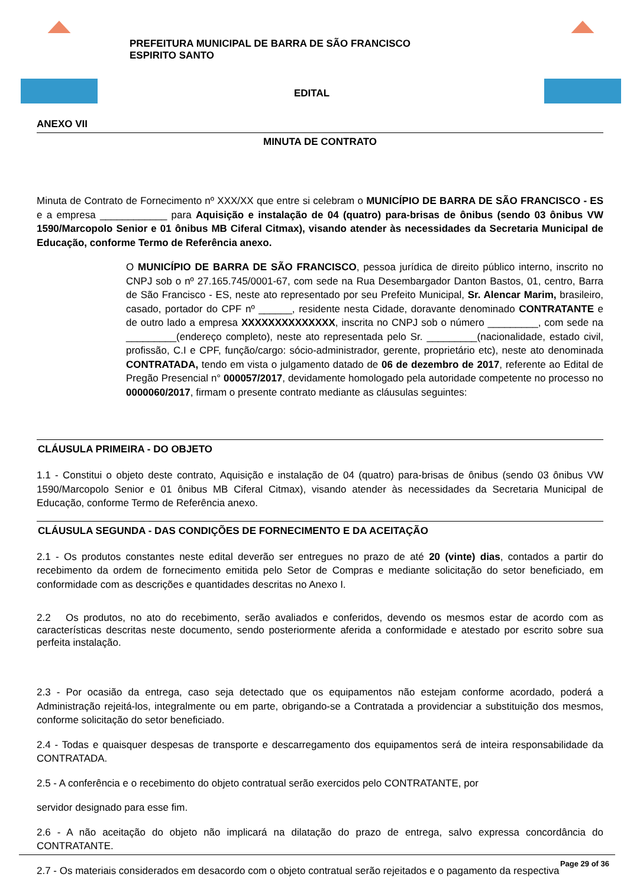PREFEITURA MUNICIPAL DE BARRA DE SÃO FRANCISCO
ESPIRITO SANTO
EDITAL
ANEXO VII
MINUTA DE CONTRATO
Minuta de Contrato de Fornecimento nº XXX/XX que entre si celebram o MUNICÍPIO DE BARRA DE SÃO FRANCISCO - ES e a empresa ____________ para Aquisição e instalação de 04 (quatro) para-brisas de ônibus (sendo 03 ônibus VW 1590/Marcopolo Senior e 01 ônibus MB Ciferal Citmax), visando atender às necessidades da Secretaria Municipal de Educação, conforme Termo de Referência anexo.
O MUNICÍPIO DE BARRA DE SÃO FRANCISCO, pessoa jurídica de direito público interno, inscrito no CNPJ sob o nº 27.165.745/0001-67, com sede na Rua Desembargador Danton Bastos, 01, centro, Barra de São Francisco - ES, neste ato representado por seu Prefeito Municipal, Sr. Alencar Marim, brasileiro, casado, portador do CPF nº ______, residente nesta Cidade, doravante denominado CONTRATANTE e de outro lado a empresa XXXXXXXXXXXXXX, inscrita no CNPJ sob o número _________, com sede na _________(endereço completo), neste ato representada pelo Sr. _________(nacionalidade, estado civil, profissão, C.I e CPF, função/cargo: sócio-administrador, gerente, proprietário etc), neste ato denominada CONTRATADA, tendo em vista o julgamento datado de 06 de dezembro de 2017, referente ao Edital de Pregão Presencial n° 000057/2017, devidamente homologado pela autoridade competente no processo no 0000060/2017, firmam o presente contrato mediante as cláusulas seguintes:
CLÁUSULA PRIMEIRA - DO OBJETO
1.1 - Constitui o objeto deste contrato, Aquisição e instalação de 04 (quatro) para-brisas de ônibus (sendo 03 ônibus VW 1590/Marcopolo Senior e 01 ônibus MB Ciferal Citmax), visando atender às necessidades da Secretaria Municipal de Educação, conforme Termo de Referência anexo.
CLÁUSULA SEGUNDA - DAS CONDIÇÕES DE FORNECIMENTO E DA ACEITAÇÃO
2.1 - Os produtos constantes neste edital deverão ser entregues no prazo de até 20 (vinte) dias, contados a partir do recebimento da ordem de fornecimento emitida pelo Setor de Compras e mediante solicitação do setor beneficiado, em conformidade com as descrições e quantidades descritas no Anexo I.
2.2 Os produtos, no ato do recebimento, serão avaliados e conferidos, devendo os mesmos estar de acordo com as características descritas neste documento, sendo posteriormente aferida a conformidade e atestado por escrito sobre sua perfeita instalação.
2.3 - Por ocasião da entrega, caso seja detectado que os equipamentos não estejam conforme acordado, poderá a Administração rejeitá-los, integralmente ou em parte, obrigando-se a Contratada a providenciar a substituição dos mesmos, conforme solicitação do setor beneficiado.
2.4 - Todas e quaisquer despesas de transporte e descarregamento dos equipamentos será de inteira responsabilidade da CONTRATADA.
2.5 - A conferência e o recebimento do objeto contratual serão exercidos pelo CONTRATANTE, por
servidor designado para esse fim.
2.6 - A não aceitação do objeto não implicará na dilatação do prazo de entrega, salvo expressa concordância do CONTRATANTE.
2.7 - Os materiais considerados em desacordo com o objeto contratual serão rejeitados e o pagamento da respectiva
Page 29 of 36